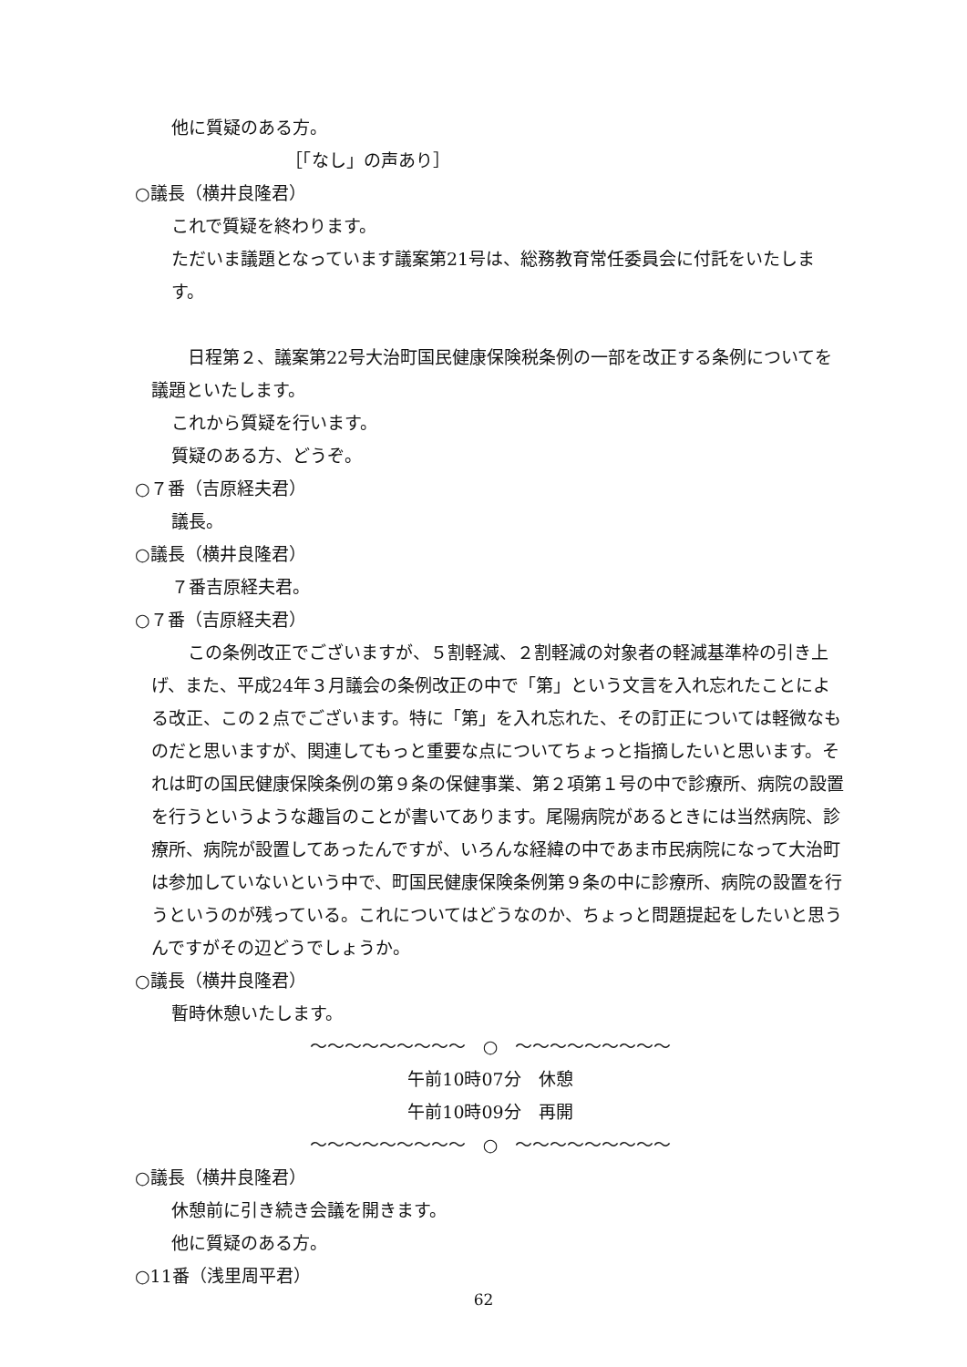他に質疑のある方。
［「なし」の声あり］
○議長（横井良隆君）
これで質疑を終わります。
ただいま議題となっています議案第21号は、総務教育常任委員会に付託をいたします。
日程第２、議案第22号大治町国民健康保険税条例の一部を改正する条例についてを議題といたします。
これから質疑を行います。
質疑のある方、どうぞ。
○７番（吉原経夫君）
議長。
○議長（横井良隆君）
７番吉原経夫君。
○７番（吉原経夫君）
この条例改正でございますが、５割軽減、２割軽減の対象者の軽減基準枠の引き上げ、また、平成24年３月議会の条例改正の中で「第」という文言を入れ忘れたことによる改正、この２点でございます。特に「第」を入れ忘れた、その訂正については軽微なものだと思いますが、関連してもっと重要な点についてちょっと指摘したいと思います。それは町の国民健康保険条例の第９条の保健事業、第２項第１号の中で診療所、病院の設置を行うというような趣旨のことが書いてあります。尾陽病院があるときには当然病院、診療所、病院が設置してあったんですが、いろんな経緯の中であま市民病院になって大治町は参加していないという中で、町国民健康保険条例第９条の中に診療所、病院の設置を行うというのが残っている。これについてはどうなのか、ちょっと問題提起をしたいと思うんですがその辺どうでしょうか。
○議長（横井良隆君）
暫時休憩いたします。
～～～～～～～～～　○　～～～～～～～～～
午前10時07分　休憩
午前10時09分　再開
～～～～～～～～～　○　～～～～～～～～～
○議長（横井良隆君）
休憩前に引き続き会議を開きます。
他に質疑のある方。
○11番（浅里周平君）
62